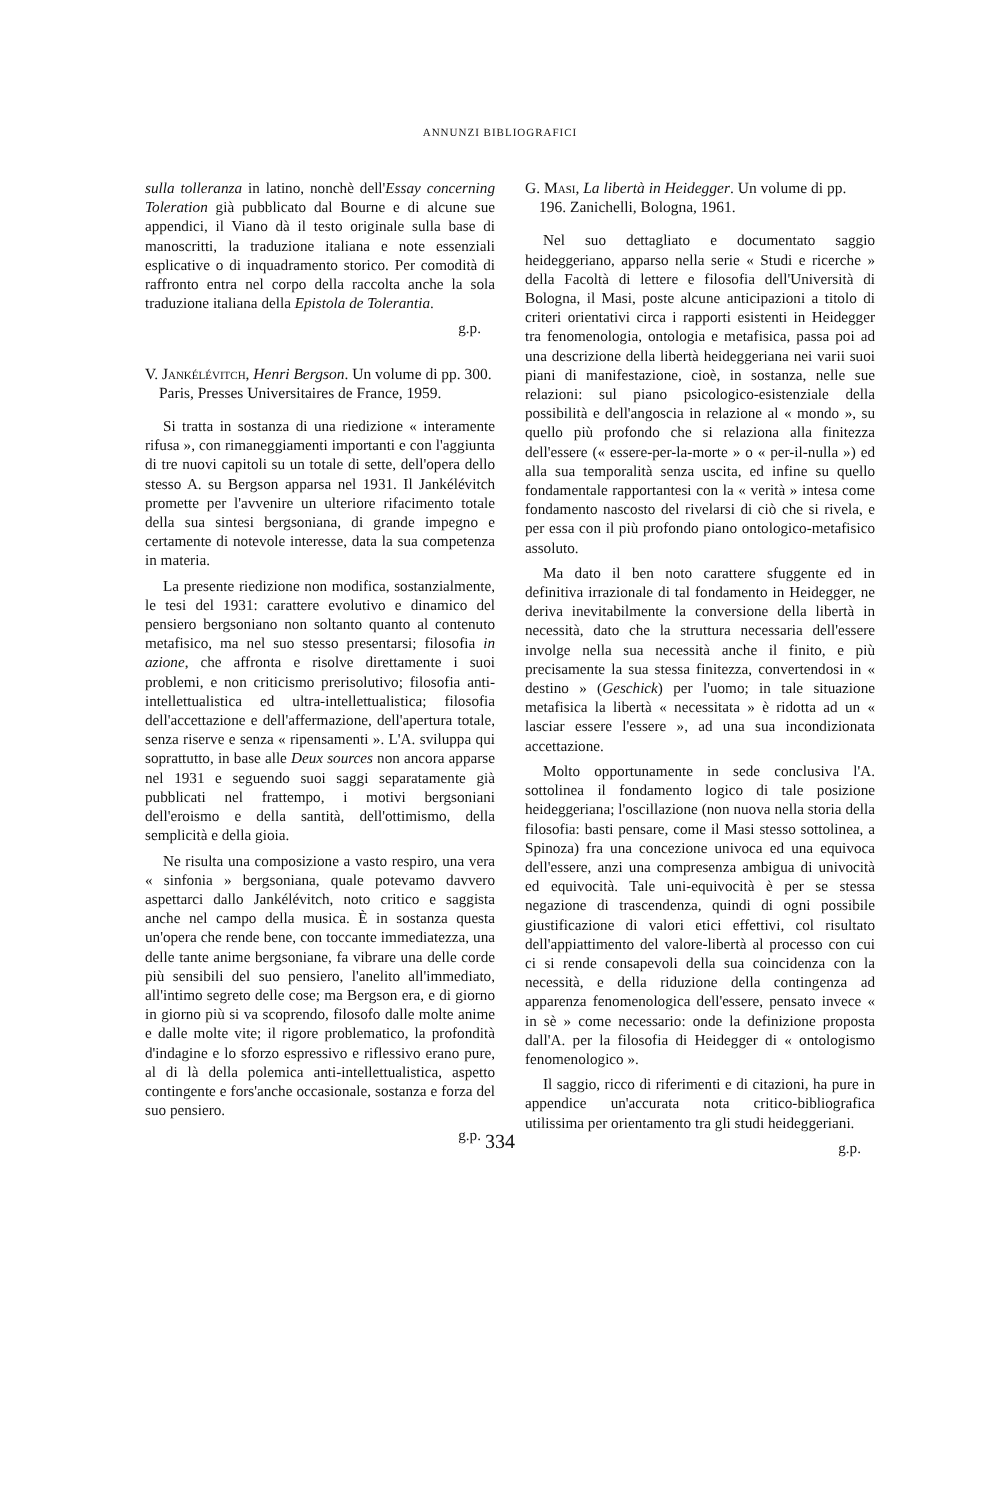ANNUNZI BIBLIOGRAFICI
sulla tolleranza in latino, nonchè dell'Essay concerning Toleration già pubblicato dal Bourne e di alcune sue appendici, il Viano dà il testo originale sulla base di manoscritti, la traduzione italiana e note essenziali esplicative o di inquadramento storico. Per comodità di raffronto entra nel corpo della raccolta anche la sola traduzione italiana della Epistola de Tolerantia.
g.p.
V. Jankélévitch, Henri Bergson. Un volume di pp. 300. Paris, Presses Universitaires de France, 1959.
Si tratta in sostanza di una riedizione « interamente rifusa », con rimaneggiamenti importanti e con l'aggiunta di tre nuovi capitoli su un totale di sette, dell'opera dello stesso A. su Bergson apparsa nel 1931. Il Jankélévitch promette per l'avvenire un ulteriore rifacimento totale della sua sintesi bergsoniana, di grande impegno e certamente di notevole interesse, data la sua competenza in materia.
La presente riedizione non modifica, sostanzialmente, le tesi del 1931: carattere evolutivo e dinamico del pensiero bergsoniano non soltanto quanto al contenuto metafisico, ma nel suo stesso presentarsi; filosofia in azione, che affronta e risolve direttamente i suoi problemi, e non criticismo prerisolutivo; filosofia anti-intellettualistica ed ultra-intellettualistica; filosofia dell'accettazione e dell'affermazione, dell'apertura totale, senza riserve e senza « ripensamenti ». L'A. sviluppa qui soprattutto, in base alle Deux sources non ancora apparse nel 1931 e seguendo suoi saggi separatamente già pubblicati nel frattempo, i motivi bergsoniani dell'eroismo e della santità, dell'ottimismo, della semplicità e della gioia.
Ne risulta una composizione a vasto respiro, una vera « sinfonia » bergsoniana, quale potevamo davvero aspettarci dallo Jankélévitch, noto critico e saggista anche nel campo della musica. È in sostanza questa un'opera che rende bene, con toccante immediatezza, una delle tante anime bergsoniane, fa vibrare una delle corde più sensibili del suo pensiero, l'anelito all'immediato, all'intimo segreto delle cose; ma Bergson era, e di giorno in giorno più si va scoprendo, filosofo dalle molte anime e dalle molte vite; il rigore problematico, la profondità d'indagine e lo sforzo espressivo e riflessivo erano pure, al di là della polemica anti-intellettualistica, aspetto contingente e fors'anche occasionale, sostanza e forza del suo pensiero.
g.p.
G. Masi, La libertà in Heidegger. Un volume di pp. 196. Zanichelli, Bologna, 1961.
Nel suo dettagliato e documentato saggio heideggeriano, apparso nella serie « Studi e ricerche » della Facoltà di lettere e filosofia dell'Università di Bologna, il Masi, poste alcune anticipazioni a titolo di criteri orientativi circa i rapporti esistenti in Heidegger tra fenomenologia, ontologia e metafisica, passa poi ad una descrizione della libertà heideggeriana nei varii suoi piani di manifestazione, cioè, in sostanza, nelle sue relazioni: sul piano psicologico-esistenziale della possibilità e dell'angoscia in relazione al « mondo », su quello più profondo che si relaziona alla finitezza dell'essere (« essere-per-la-morte » o « per-il-nulla ») ed alla sua temporalità senza uscita, ed infine su quello fondamentale rapportantesi con la « verità » intesa come fondamento nascosto del rivelarsi di ciò che si rivela, e per essa con il più profondo piano ontologico-metafisico assoluto.
Ma dato il ben noto carattere sfuggente ed in definitiva irrazionale di tal fondamento in Heidegger, ne deriva inevitabilmente la conversione della libertà in necessità, dato che la struttura necessaria dell'essere involge nella sua necessità anche il finito, e più precisamente la sua stessa finitezza, convertendosi in « destino » (Geschick) per l'uomo; in tale situazione metafisica la libertà « necessitata » è ridotta ad un « lasciar essere l'essere », ad una sua incondizionata accettazione.
Molto opportunamente in sede conclusiva l'A. sottolinea il fondamento logico di tale posizione heideggeriana; l'oscillazione (non nuova nella storia della filosofia: basti pensare, come il Masi stesso sottolinea, a Spinoza) fra una concezione univoca ed una equivoca dell'essere, anzi una compresenza ambigua di univocità ed equivocità. Tale uni-equivocità è per se stessa negazione di trascendenza, quindi di ogni possibile giustificazione di valori etici effettivi, col risultato dell'appiattimento del valore-libertà al processo con cui ci si rende consapevoli della sua coincidenza con la necessità, e della riduzione della contingenza ad apparenza fenomenologica dell'essere, pensato invece « in sè » come necessario: onde la definizione proposta dall'A. per la filosofia di Heidegger di « ontologismo fenomenologico ».
Il saggio, ricco di riferimenti e di citazioni, ha pure in appendice un'accurata nota critico-bibliografica utilissima per orientamento tra gli studi heideggeriani.
g.p.
334